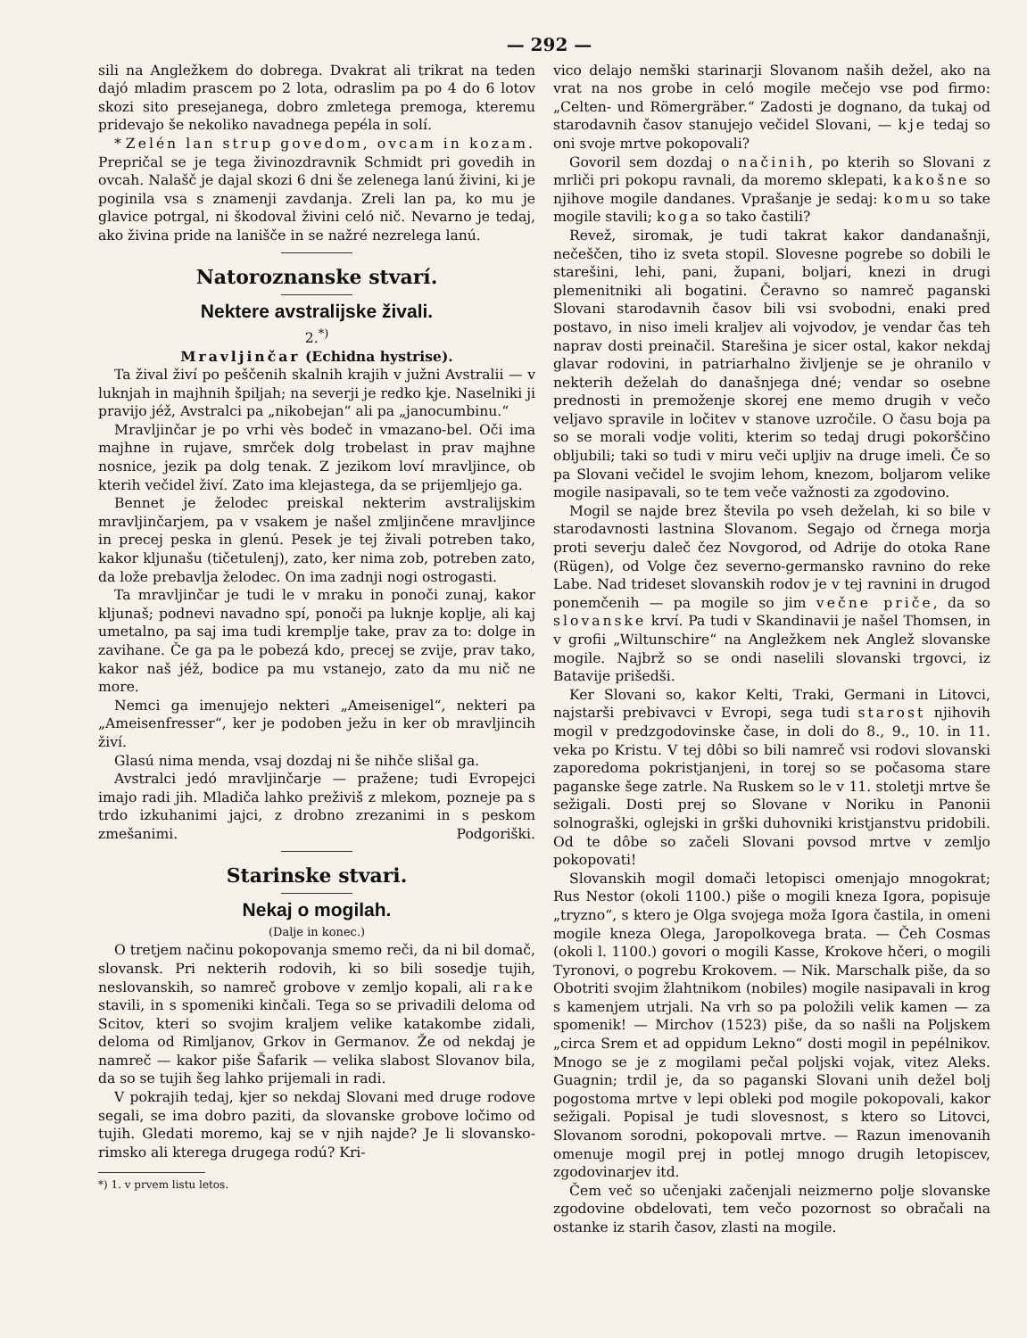— 292 —
sili na Angležkem do dobrega. Dvakrat ali trikrat na teden dajó mladim prascem po 2 lota, odraslim pa po 4 do 6 lotov skozi sito presejanega, dobro zmletega premoga, kteremu pridevajo še nekoliko navadnega pepéla in solí.
* Zelén lan strup govedom, ovcam in kozam. Prepričal se je tega živinozdravnik Schmidt pri govedih in ovcah. Nalašč je dajal skozi 6 dni še zelenega lanú živini, ki je poginila vsa s znamenji zavdanja. Zreli lan pa, ko mu je glavice potrgal, ni škodoval živini celó nič. Nevarno je tedaj, ako živina pride na lanišče in se nažré nezrelega lanú.
Natoroznanske stvarí.
Nektere avstralijske živali.
2.<sup>*)</sup>
Mravljinčar (Echidna hystrise).
Ta žival živí po peščenih skalnih krajih v južni Avstralii — v luknjah in majhnih špiljah; na severji je redko kje. Naselniki ji pravijo jéž, Avstralci pa „nikobejan“ ali pa „janocumbinu.“
Mravljinčar je po vrhi vès bodeč in vmazano-bel. Oči ima majhne in rujave, smrček dolg trobelast in prav majhne nosnice, jezik pa dolg tenak. Z jezikom loví mravljince, ob kterih večidel živí. Zato ima klejastega, da se prijemljejo ga.
Bennet je želodec preiskal nekterim avstralijskim mravljinčarjem, pa v vsakem je našel zmljinčene mravljince in precej peska in glenú. Pesek je tej živali potreben tako, kakor kljunašu (tičetulenj), zato, ker nima zob, potreben zato, da lože prebavlja želodec. On ima zadnji nogi ostrogasti.
Ta mravljinčar je tudi le v mraku in ponoči zunaj, kakor kljunaš; podnevi navadno spí, ponoči pa luknje koplje, ali kaj umetalno, pa saj ima tudi kremplje take, prav za to: dolge in zavihane. Če ga pa le pobezá kdo, precej se zvije, prav tako, kakor naš jéž, bodice pa mu vstanejo, zato da mu nič ne more.
Nemci ga imenujejo nekteri „Ameisenigel“, nekteri pa „Ameisenfresser“, ker je podoben ježu in ker ob mravljincih živí.
Glasú nima menda, vsaj dozdaj ni še nihče slišal ga.
Avstralci jedó mravljinčarje — pražene; tudi Evropejci imajo radi jih. Mladiča lahko preživiš z mlekom, pozneje pa s trdo izkuhanimi jajci, z drobno zrezanimi in s peskom zmešanimi. Podgoriški.
Starinske stvari.
Nekaj o mogilah.
(Dalje in konec.)
O tretjem načinu pokopovanja smemo reči, da ni bil domač, slovansk. Pri nekterih rodovih, ki so bili sosedje tujih, neslovanskih, so namreč grobove v zemljo kopali, ali rake stavili, in s spomeniki kinčali. Tega so se privadili deloma od Scitov, kteri so svojim kraljem velike katakombe zidali, deloma od Rimljanov, Grkov in Germanov. Že od nekdaj je namreč — kakor piše Šafarik — velika slabost Slovanov bila, da so se tujih šeg lahko prijemali in radi.
V pokrajih tedaj, kjer so nekdaj Slovani med druge rodove segali, se ima dobro paziti, da slovanske grobove ločimo od tujih. Gledati moremo, kaj se v njih najde? Je li slovansko-rimsko ali kterega drugega rodú? Kri-
*) 1. v prvem listu letos.
vico delajo nemški starinarji Slovanom naših dežel, ako na vrat na nos grobe in celó mogile mečejo vse pod firmo: „Celten- und Römergräber.“ Zadosti je dognano, da tukaj od starodavnih časov stanujejo večidel Slovani, — kje tedaj so oni svoje mrtve pokopovali?
Govoril sem dozdaj o načinih, po kterih so Slovani z mrliči pri pokopu ravnali, da moremo sklepati, kakošne so njihove mogile dandanes. Vprašanje je sedaj: komu so take mogile stavili; koga so tako častili?
Revež, siromak, je tudi takrat kakor dandanašnji, nečeščen, tiho iz sveta stopil. Slovesne pogrebe so dobili le starešini, lehi, pani, župani, boljari, knezi in drugi plemenitniki ali bogatini. Čeravno so namreč paganski Slovani starodavnih časov bili vsi svobodni, enaki pred postavo, in niso imeli kraljev ali vojvodov, je vendar čas teh naprav dosti preinačil. Starešina je sicer ostal, kakor nekdaj glavar rodovini, in patriarhalno življenje se je ohranilo v nekterih deželah do današnjega dné; vendar so osebne prednosti in premoženje skorej ene memo drugih v večo veljavo spravile in ločitev v stanove uzročile. O času boja pa so se morali vodje voliti, kterim so tedaj drugi pokorščino obljubili; taki so tudi v miru veči upljiv na druge imeli. Če so pa Slovani večidel le svojim lehom, knezom, boljarom velike mogile nasipavali, so te tem veče važnosti za zgodovino.
Mogil se najde brez števila po vseh deželah, ki so bile v starodavnosti lastnina Slovanom. Segajo od črnega morja proti severju daleč čez Novgorod, od Adrije do otoka Rane (Rügen), od Volge čez severno-germansko ravnino do reke Labe. Nad trideset slovanskih rodov je v tej ravnini in drugod ponemčenih — pa mogile so jim večne priče, da so slovanske krví. Pa tudi v Skandinavii je našel Thomsen, in v grofii „Wiltunschire“ na Angležkem nek Anglež slovanske mogile. Najbrž so se ondi naselili slovanski trgovci, iz Batavije prišedši.
Ker Slovani so, kakor Kelti, Traki, Germani in Litovci, najstarši prebivavci v Evropi, sega tudi starost njihovih mogil v predzgodovinske čase, in doli do 8., 9., 10. in 11. veka po Kristu. V tej dôbi so bili namreč vsi rodovi slovanski zaporedoma pokristjanjeni, in torej so se počasoma stare paganske šege zatrle. Na Ruskem so le v 11. stoletji mrtve še sežigali. Dosti prej so Slovane v Noriku in Panonii solnograški, oglejski in grški duhovniki kristjanstvu pridobili. Od te dôbe so začeli Slovani povsod mrtve v zemljo pokopovati!
Slovanskih mogil domači letopisci omenjajo mnogokrat; Rus Nestor (okoli 1100.) piše o mogili kneza Igora, popisuje „tryzno“, s ktero je Olga svojega moža Igora častila, in omeni mogile kneza Olega, Jaropolkovega brata. — Čeh Cosmas (okoli l. 1100.) govori o mogili Kasse, Krokove hčeri, o mogili Tyronovi, o pogrebu Krokovem. — Nik. Marschalk piše, da so Obotriti svojim žlahtnikom (nobiles) mogile nasipavali in krog s kamenjem utrjali. Na vrh so pa položili velik kamen — za spomenik! — Mirchov (1523) piše, da so našli na Poljskem „circa Srem et ad oppidum Lekno“ dosti mogil in pepélnikov. Mnogo se je z mogilami pečal poljski vojak, vitez Aleks. Guagnin; trdil je, da so paganski Slovani unih dežel bolj pogostoma mrtve v lepi obleki pod mogile pokopovali, kakor sežigali. Popisal je tudi slovesnost, s ktero so Litovci, Slovanom sorodni, pokopovali mrtve. — Razun imenovanih omenuje mogil prej in potlej mnogo drugih letopiscev, zgodovinarjev itd.
Čem več so učenjaki začenjali neizmerno polje slovanske zgodovine obdelovati, tem večo pozornost so obračali na ostanke iz starih časov, zlasti na mogile.